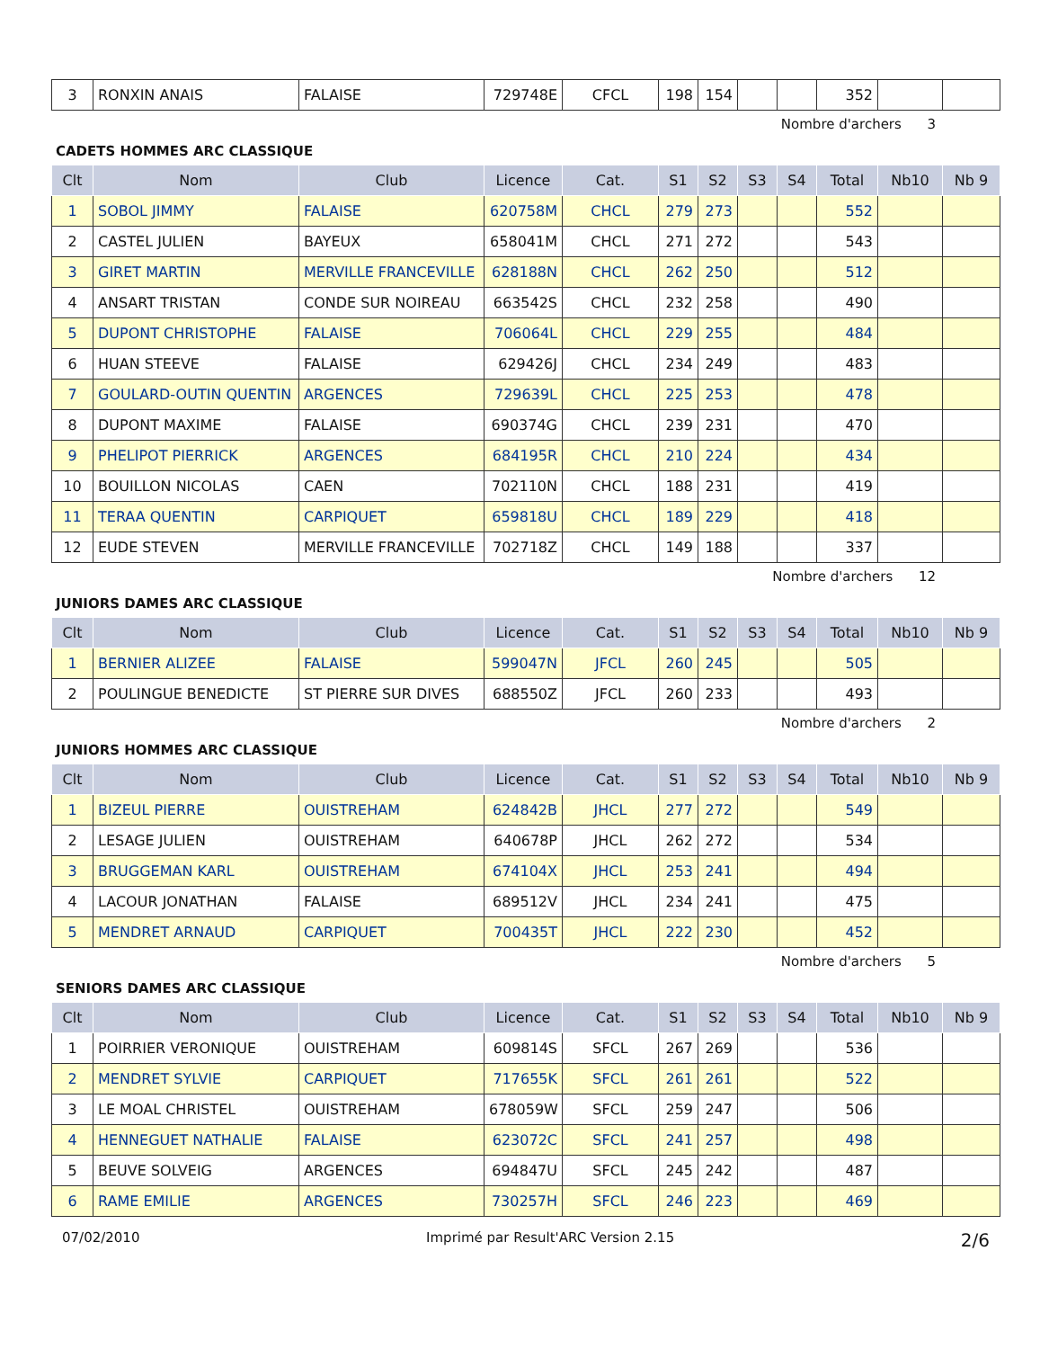| 3 | RONXIN ANAIS | FALAISE | 729748E | CFCL | 198 | 154 | | | 352 | | |
Nombre d'archers 3
CADETS HOMMES ARC CLASSIQUE
| Clt | Nom | Club | Licence | Cat. | S1 | S2 | S3 | S4 | Total | Nb10 | Nb 9 |
| --- | --- | --- | --- | --- | --- | --- | --- | --- | --- | --- | --- |
| 1 | SOBOL JIMMY | FALAISE | 620758M | CHCL | 279 | 273 | | | 552 | | |
| 2 | CASTEL JULIEN | BAYEUX | 658041M | CHCL | 271 | 272 | | | 543 | | |
| 3 | GIRET MARTIN | MERVILLE FRANCEVILLE | 628188N | CHCL | 262 | 250 | | | 512 | | |
| 4 | ANSART TRISTAN | CONDE SUR NOIREAU | 663542S | CHCL | 232 | 258 | | | 490 | | |
| 5 | DUPONT CHRISTOPHE | FALAISE | 706064L | CHCL | 229 | 255 | | | 484 | | |
| 6 | HUAN STEEVE | FALAISE | 629426J | CHCL | 234 | 249 | | | 483 | | |
| 7 | GOULARD-OUTIN QUENTIN | ARGENCES | 729639L | CHCL | 225 | 253 | | | 478 | | |
| 8 | DUPONT MAXIME | FALAISE | 690374G | CHCL | 239 | 231 | | | 470 | | |
| 9 | PHELIPOT PIERRICK | ARGENCES | 684195R | CHCL | 210 | 224 | | | 434 | | |
| 10 | BOUILLON NICOLAS | CAEN | 702110N | CHCL | 188 | 231 | | | 419 | | |
| 11 | TERAA QUENTIN | CARPIQUET | 659818U | CHCL | 189 | 229 | | | 418 | | |
| 12 | EUDE STEVEN | MERVILLE FRANCEVILLE | 702718Z | CHCL | 149 | 188 | | | 337 | | |
Nombre d'archers 12
JUNIORS DAMES ARC CLASSIQUE
| Clt | Nom | Club | Licence | Cat. | S1 | S2 | S3 | S4 | Total | Nb10 | Nb 9 |
| --- | --- | --- | --- | --- | --- | --- | --- | --- | --- | --- | --- |
| 1 | BERNIER ALIZEE | FALAISE | 599047N | JFCL | 260 | 245 | | | 505 | | |
| 2 | POULINGUE BENEDICTE | ST PIERRE SUR DIVES | 688550Z | JFCL | 260 | 233 | | | 493 | | |
Nombre d'archers 2
JUNIORS HOMMES ARC CLASSIQUE
| Clt | Nom | Club | Licence | Cat. | S1 | S2 | S3 | S4 | Total | Nb10 | Nb 9 |
| --- | --- | --- | --- | --- | --- | --- | --- | --- | --- | --- | --- |
| 1 | BIZEUL PIERRE | OUISTREHAM | 624842B | JHCL | 277 | 272 | | | 549 | | |
| 2 | LESAGE JULIEN | OUISTREHAM | 640678P | JHCL | 262 | 272 | | | 534 | | |
| 3 | BRUGGEMAN KARL | OUISTREHAM | 674104X | JHCL | 253 | 241 | | | 494 | | |
| 4 | LACOUR JONATHAN | FALAISE | 689512V | JHCL | 234 | 241 | | | 475 | | |
| 5 | MENDRET ARNAUD | CARPIQUET | 700435T | JHCL | 222 | 230 | | | 452 | | |
Nombre d'archers 5
SENIORS DAMES ARC CLASSIQUE
| Clt | Nom | Club | Licence | Cat. | S1 | S2 | S3 | S4 | Total | Nb10 | Nb 9 |
| --- | --- | --- | --- | --- | --- | --- | --- | --- | --- | --- | --- |
| 1 | POIRRIER VERONIQUE | OUISTREHAM | 609814S | SFCL | 267 | 269 | | | 536 | | |
| 2 | MENDRET SYLVIE | CARPIQUET | 717655K | SFCL | 261 | 261 | | | 522 | | |
| 3 | LE MOAL CHRISTEL | OUISTREHAM | 678059W | SFCL | 259 | 247 | | | 506 | | |
| 4 | HENNEGUET NATHALIE | FALAISE | 623072C | SFCL | 241 | 257 | | | 498 | | |
| 5 | BEUVE SOLVEIG | ARGENCES | 694847U | SFCL | 245 | 242 | | | 487 | | |
| 6 | RAME EMILIE | ARGENCES | 730257H | SFCL | 246 | 223 | | | 469 | | |
07/02/2010 Imprimé par Result'ARC Version 2.15 2/6